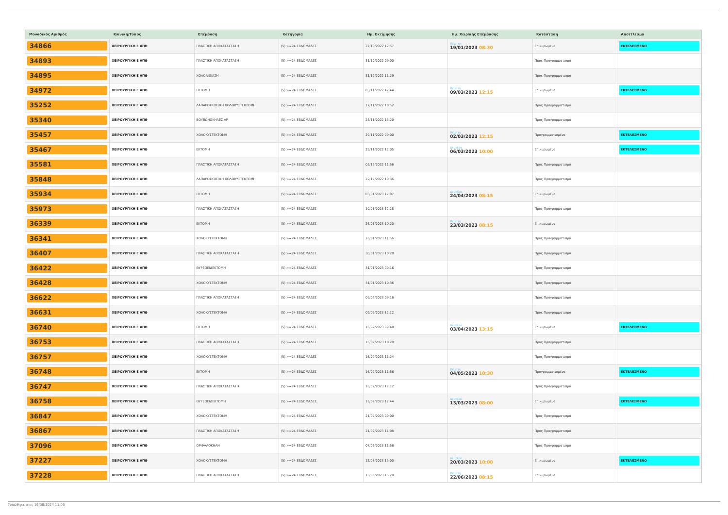| Μοναδικός Αριθμός | Κλινική/Τύπος | Επέμβαση | Κατηγορία | Ημ. Εκτίμησης | Ημ. Χειρ/κής Επέμβασης | Κατάσταση | Αποτέλεσμα |
| --- | --- | --- | --- | --- | --- | --- | --- |
| 34866 | ΧΕΙΡΟΥΡΓΙΚΗ Ε ΑΠΘ | ΠΛΑΣΤΙΚΗ ΑΠΟΚΑΤΑΣΤΑΣΗ | (5) >=24 ΕΒΔΟΜΑΔΕΣ | 27/10/2022 12:57 | Πέμπτη 19/01/2023 08:30 | Επικυρωμένα | ΕΚΤΕΛΕΣΜΕΝΟ |
| 34893 | ΧΕΙΡΟΥΡΓΙΚΗ Ε ΑΠΘ | ΠΛΑΣΤΙΚΗ ΑΠΟΚΑΤΑΣΤΑΣΗ | (5) >=24 ΕΒΔΟΜΑΔΕΣ | 31/10/2022 09:00 | | Προς Προγραμματισμό | |
| 34895 | ΧΕΙΡΟΥΡΓΙΚΗ Ε ΑΠΘ | ΧΟΛΟΛΙΘΙΑΣΗ | (5) >=24 ΕΒΔΟΜΑΔΕΣ | 31/10/2022 11:29 | | Προς Προγραμματισμό | |
| 34972 | ΧΕΙΡΟΥΡΓΙΚΗ Ε ΑΠΘ | ΕΚΤΟΜΗ | (5) >=24 ΕΒΔΟΜΑΔΕΣ | 03/11/2022 12:44 | Πέμπτη 09/03/2023 12:15 | Επικυρωμένα | ΕΚΤΕΛΕΣΜΕΝΟ |
| 35252 | ΧΕΙΡΟΥΡΓΙΚΗ Ε ΑΠΘ | ΛΑΠΑΡΟΣΚΟΠΙΚΗ ΧΟΛΟΚΥΣΤΕΚΤΟΜΗ | (5) >=24 ΕΒΔΟΜΑΔΕΣ | 17/11/2022 10:52 | | Προς Προγραμματισμό | |
| 35340 | ΧΕΙΡΟΥΡΓΙΚΗ Ε ΑΠΘ | ΒΟΥΒΩΝΟΚΗΛΕΣ ΑΡ | (5) >=24 ΕΒΔΟΜΑΔΕΣ | 23/11/2022 15:20 | | Προς Προγραμματισμό | |
| 35457 | ΧΕΙΡΟΥΡΓΙΚΗ Ε ΑΠΘ | ΧΟΛΟΚΥΣΤΕΚΤΟΜΗ | (5) >=24 ΕΒΔΟΜΑΔΕΣ | 29/11/2022 09:00 | Πέμπτη 02/03/2023 12:15 | Προγραμματισμένα | ΕΚΤΕΛΕΣΜΕΝΟ |
| 35467 | ΧΕΙΡΟΥΡΓΙΚΗ Ε ΑΠΘ | ΕΚΤΟΜΗ | (5) >=24 ΕΒΔΟΜΑΔΕΣ | 29/11/2022 12:05 | Δευτέρα 06/03/2023 10:00 | Επικυρωμένα | ΕΚΤΕΛΕΣΜΕΝΟ |
| 35581 | ΧΕΙΡΟΥΡΓΙΚΗ Ε ΑΠΘ | ΠΛΑΣΤΙΚΗ ΑΠΟΚΑΤΑΣΤΑΣΗ | (5) >=24 ΕΒΔΟΜΑΔΕΣ | 05/12/2022 11:56 | | Προς Προγραμματισμό | |
| 35848 | ΧΕΙΡΟΥΡΓΙΚΗ Ε ΑΠΘ | ΛΑΠΑΡΟΣΚΟΠΙΚΗ ΧΟΛΟΚΥΣΤΕΚΤΟΜΗ | (5) >=24 ΕΒΔΟΜΑΔΕΣ | 22/12/2022 10:36 | | Προς Προγραμματισμό | |
| 35934 | ΧΕΙΡΟΥΡΓΙΚΗ Ε ΑΠΘ | ΕΚΤΟΜΗ | (5) >=24 ΕΒΔΟΜΑΔΕΣ | 03/01/2023 12:07 | Δευτέρα 24/04/2023 08:15 | Επικυρωμένα | |
| 35973 | ΧΕΙΡΟΥΡΓΙΚΗ Ε ΑΠΘ | ΠΛΑΣΤΙΚΗ ΑΠΟΚΑΤΑΣΤΑΣΗ | (5) >=24 ΕΒΔΟΜΑΔΕΣ | 10/01/2023 12:28 | | Προς Προγραμματισμό | |
| 36339 | ΧΕΙΡΟΥΡΓΙΚΗ Ε ΑΠΘ | ΕΚΤΟΜΗ | (5) >=24 ΕΒΔΟΜΑΔΕΣ | 26/01/2023 10:20 | Πέμπτη 23/03/2023 08:15 | Επικυρωμένα | |
| 36341 | ΧΕΙΡΟΥΡΓΙΚΗ Ε ΑΠΘ | ΧΟΛΟΚΥΣΤΕΚΤΟΜΗ | (5) >=24 ΕΒΔΟΜΑΔΕΣ | 26/01/2023 11:56 | | Προς Προγραμματισμό | |
| 36407 | ΧΕΙΡΟΥΡΓΙΚΗ Ε ΑΠΘ | ΠΛΑΣΤΙΚΗ ΑΠΟΚΑΤΑΣΤΑΣΗ | (5) >=24 ΕΒΔΟΜΑΔΕΣ | 30/01/2023 10:20 | | Προς Προγραμματισμό | |
| 36422 | ΧΕΙΡΟΥΡΓΙΚΗ Ε ΑΠΘ | ΘΥΡΕΟΕΙΔΕΚΤΟΜΗ | (5) >=24 ΕΒΔΟΜΑΔΕΣ | 31/01/2023 09:16 | | Προς Προγραμματισμό | |
| 36428 | ΧΕΙΡΟΥΡΓΙΚΗ Ε ΑΠΘ | ΧΟΛΟΚΥΣΤΕΚΤΟΜΗ | (5) >=24 ΕΒΔΟΜΑΔΕΣ | 31/01/2023 10:36 | | Προς Προγραμματισμό | |
| 36622 | ΧΕΙΡΟΥΡΓΙΚΗ Ε ΑΠΘ | ΠΛΑΣΤΙΚΗ ΑΠΟΚΑΤΑΣΤΑΣΗ | (5) >=24 ΕΒΔΟΜΑΔΕΣ | 09/02/2023 09:16 | | Προς Προγραμματισμό | |
| 36631 | ΧΕΙΡΟΥΡΓΙΚΗ Ε ΑΠΘ | ΧΟΛΟΚΥΣΤΕΚΤΟΜΗ | (5) >=24 ΕΒΔΟΜΑΔΕΣ | 09/02/2023 12:12 | | Προς Προγραμματισμό | |
| 36740 | ΧΕΙΡΟΥΡΓΙΚΗ Ε ΑΠΘ | ΕΚΤΟΜΗ | (5) >=24 ΕΒΔΟΜΑΔΕΣ | 16/02/2023 09:48 | Δευτέρα 03/04/2023 13:15 | Επικυρωμένα | ΕΚΤΕΛΕΣΜΕΝΟ |
| 36753 | ΧΕΙΡΟΥΡΓΙΚΗ Ε ΑΠΘ | ΠΛΑΣΤΙΚΗ ΑΠΟΚΑΤΑΣΤΑΣΗ | (5) >=24 ΕΒΔΟΜΑΔΕΣ | 16/02/2023 10:20 | | Προς Προγραμματισμό | |
| 36757 | ΧΕΙΡΟΥΡΓΙΚΗ Ε ΑΠΘ | ΧΟΛΟΚΥΣΤΕΚΤΟΜΗ | (5) >=24 ΕΒΔΟΜΑΔΕΣ | 16/02/2023 11:24 | | Προς Προγραμματισμό | |
| 36748 | ΧΕΙΡΟΥΡΓΙΚΗ Ε ΑΠΘ | ΕΚΤΟΜΗ | (5) >=24 ΕΒΔΟΜΑΔΕΣ | 16/02/2023 11:56 | Πέμπτη 04/05/2023 10:30 | Προγραμματισμένα | ΕΚΤΕΛΕΣΜΕΝΟ |
| 36747 | ΧΕΙΡΟΥΡΓΙΚΗ Ε ΑΠΘ | ΠΛΑΣΤΙΚΗ ΑΠΟΚΑΤΑΣΤΑΣΗ | (5) >=24 ΕΒΔΟΜΑΔΕΣ | 16/02/2023 12:12 | | Προς Προγραμματισμό | |
| 36758 | ΧΕΙΡΟΥΡΓΙΚΗ Ε ΑΠΘ | ΘΥΡΕΟΕΙΔΕΚΤΟΜΗ | (5) >=24 ΕΒΔΟΜΑΔΕΣ | 16/02/2023 12:44 | Δευτέρα 13/03/2023 08:00 | Επικυρωμένα | ΕΚΤΕΛΕΣΜΕΝΟ |
| 36847 | ΧΕΙΡΟΥΡΓΙΚΗ Ε ΑΠΘ | ΧΟΛΟΚΥΣΤΕΚΤΟΜΗ | (5) >=24 ΕΒΔΟΜΑΔΕΣ | 21/02/2023 09:00 | | Προς Προγραμματισμό | |
| 36867 | ΧΕΙΡΟΥΡΓΙΚΗ Ε ΑΠΘ | ΠΛΑΣΤΙΚΗ ΑΠΟΚΑΤΑΣΤΑΣΗ | (5) >=24 ΕΒΔΟΜΑΔΕΣ | 21/02/2023 11:08 | | Προς Προγραμματισμό | |
| 37096 | ΧΕΙΡΟΥΡΓΙΚΗ Ε ΑΠΘ | ΟΜΦΑΛΟΚΗΛΗ | (5) >=24 ΕΒΔΟΜΑΔΕΣ | 07/03/2023 11:56 | | Προς Προγραμματισμό | |
| 37227 | ΧΕΙΡΟΥΡΓΙΚΗ Ε ΑΠΘ | ΧΟΛΟΚΥΣΤΕΚΤΟΜΗ | (5) >=24 ΕΒΔΟΜΑΔΕΣ | 13/03/2023 15:00 | Δευτέρα 20/03/2023 10:00 | Επικυρωμένα | ΕΚΤΕΛΕΣΜΕΝΟ |
| 37228 | ΧΕΙΡΟΥΡΓΙΚΗ Ε ΑΠΘ | ΠΛΑΣΤΙΚΗ ΑΠΟΚΑΤΑΣΤΑΣΗ | (5) >=24 ΕΒΔΟΜΑΔΕΣ | 13/03/2023 15:20 | Πέμπτη 22/06/2023 08:15 | Επικυρωμένα | |
Τυπώθηκε στις 16/08/2024 11:05